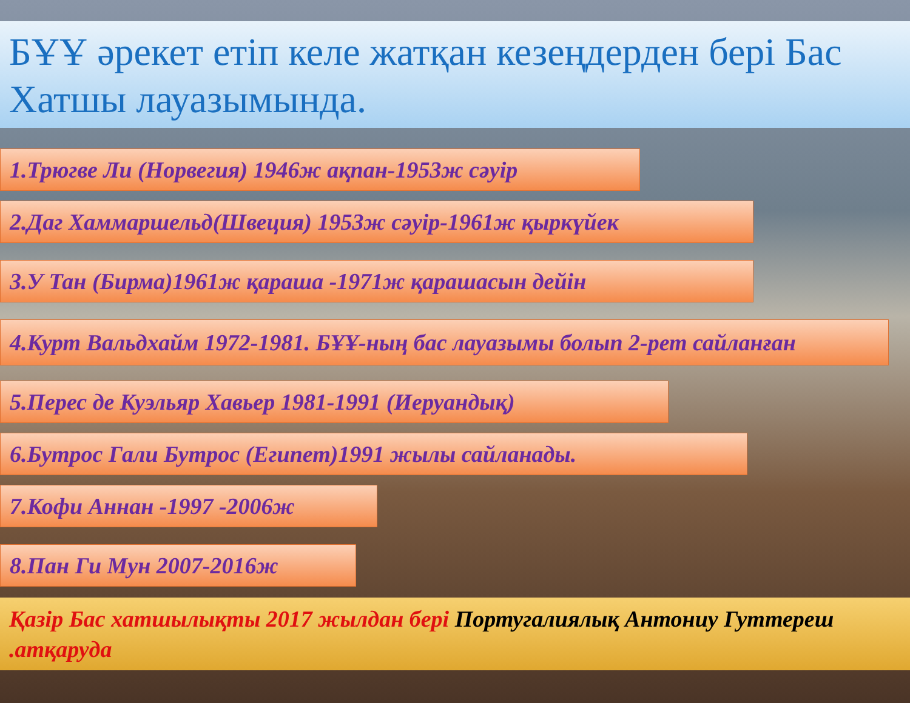БҰҰ әрекет етіп келе жатқан кезеңдерден бері Бас Хатшы лауазымында.
1.Трюгве Ли (Норвегия) 1946ж ақпан-1953ж сәуір
2.Даг Хаммаршельд(Швеция) 1953ж сәуір-1961ж қыркүйек
3.У Тан (Бирма)1961ж қараша -1971ж қарашасын дейін
4.Курт Вальдхайм 1972-1981. БҰҰ-ның бас лауазымы болып 2-рет сайланған
5.Перес де Куэльяр Хавьер 1981-1991 (Иеруандық)
6.Бутрос Гали Бутрос (Египет)1991 жылы сайланады.
7.Кофи Аннан -1997 -2006ж
8.Пан Ги Мун 2007-2016ж
Қазір Бас хатшылықты 2017 жылдан бері Португалиялық Антониу Гуттереш .атқаруда